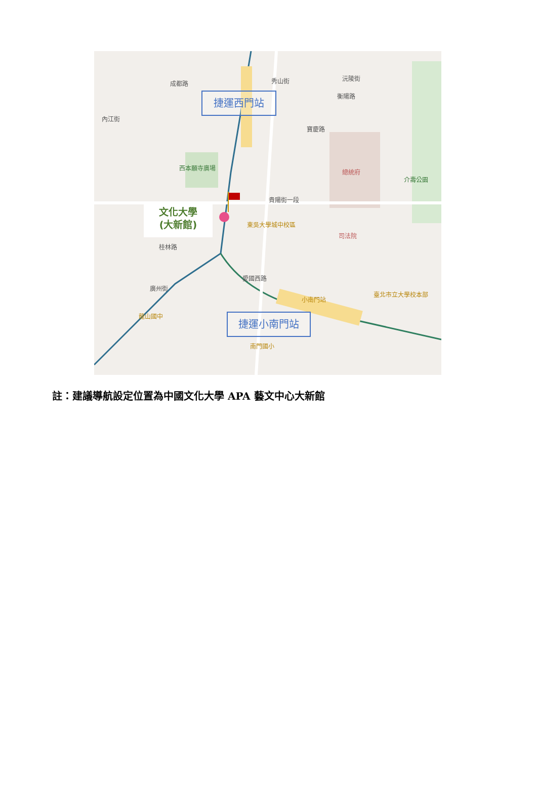秀山街 成都路
沅陵街
衡陽路
內江街
寶慶路
總統府
西本願寺廣場
貴陽街一段
東吳大學城中校區
司法院
桂林路
愛國西路
廣州街
小南門站
臺北市立大學校本部
龍山國中
南門國小
介壽公園
捷運西門站
捷運小南門站
文化大學
(大新館)
註：建議導航設定位置為中國文化大學 APA 藝文中心大新館